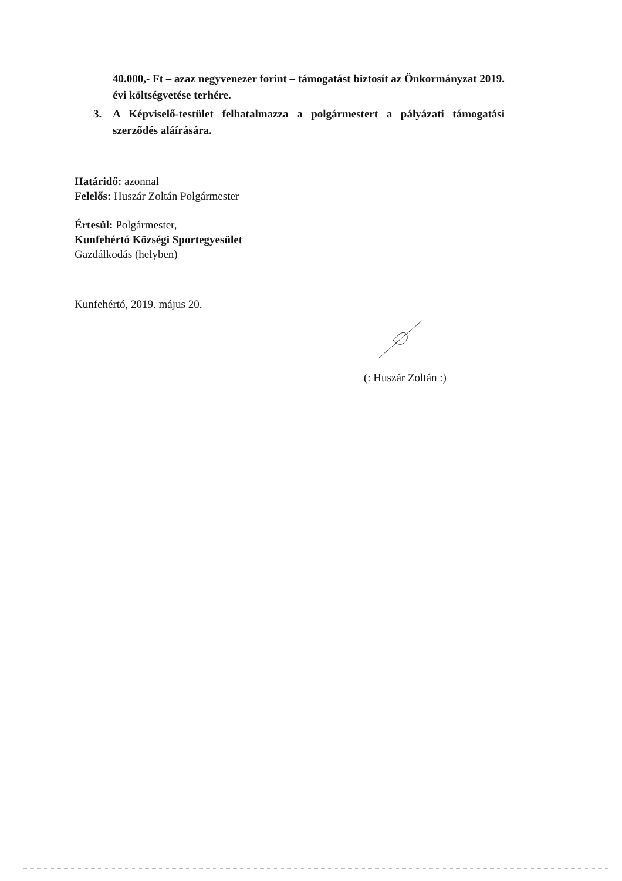40.000,- Ft – azaz negyvenezer forint – támogatást biztosít az Önkormányzat 2019. évi költségvetése terhére.
3. A Képviselő-testület felhatalmazza a polgármestert a pályázati támogatási szerződés aláírására.
Határidő: azonnal
Felelős: Huszár Zoltán Polgármester
Értesül: Polgármester,
Kunfehértó Községi Sportegyesület
Gazdálkodás (helyben)
Kunfehértó, 2019. május 20.
(: Huszár Zoltán :)